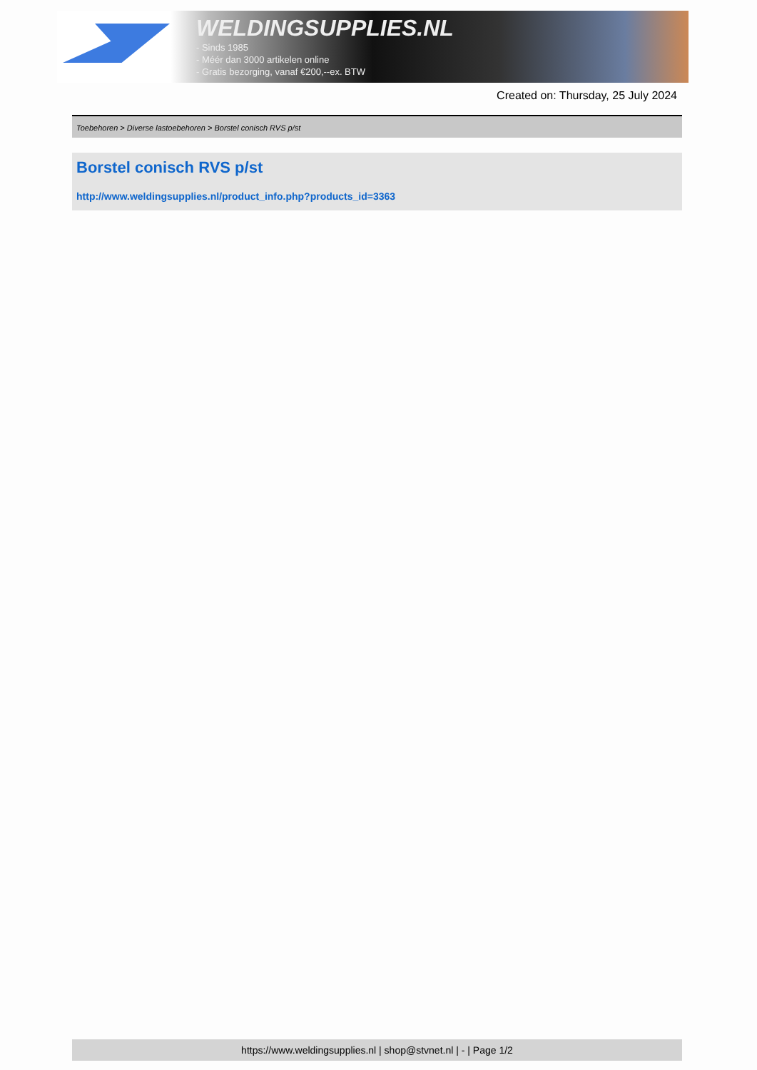WELDINGSUPPLIES.NL
- Sinds 1985
- Méér dan 3000 artikelen online
- Gratis bezorging, vanaf €200,--ex. BTW
Created on: Thursday, 25 July 2024
Toebehoren > Diverse lastoebehoren > Borstel conisch RVS p/st
Borstel conisch RVS p/st
http://www.weldingsupplies.nl/product_info.php?products_id=3363
https://www.weldingsupplies.nl | shop@stvnet.nl | - | Page 1/2